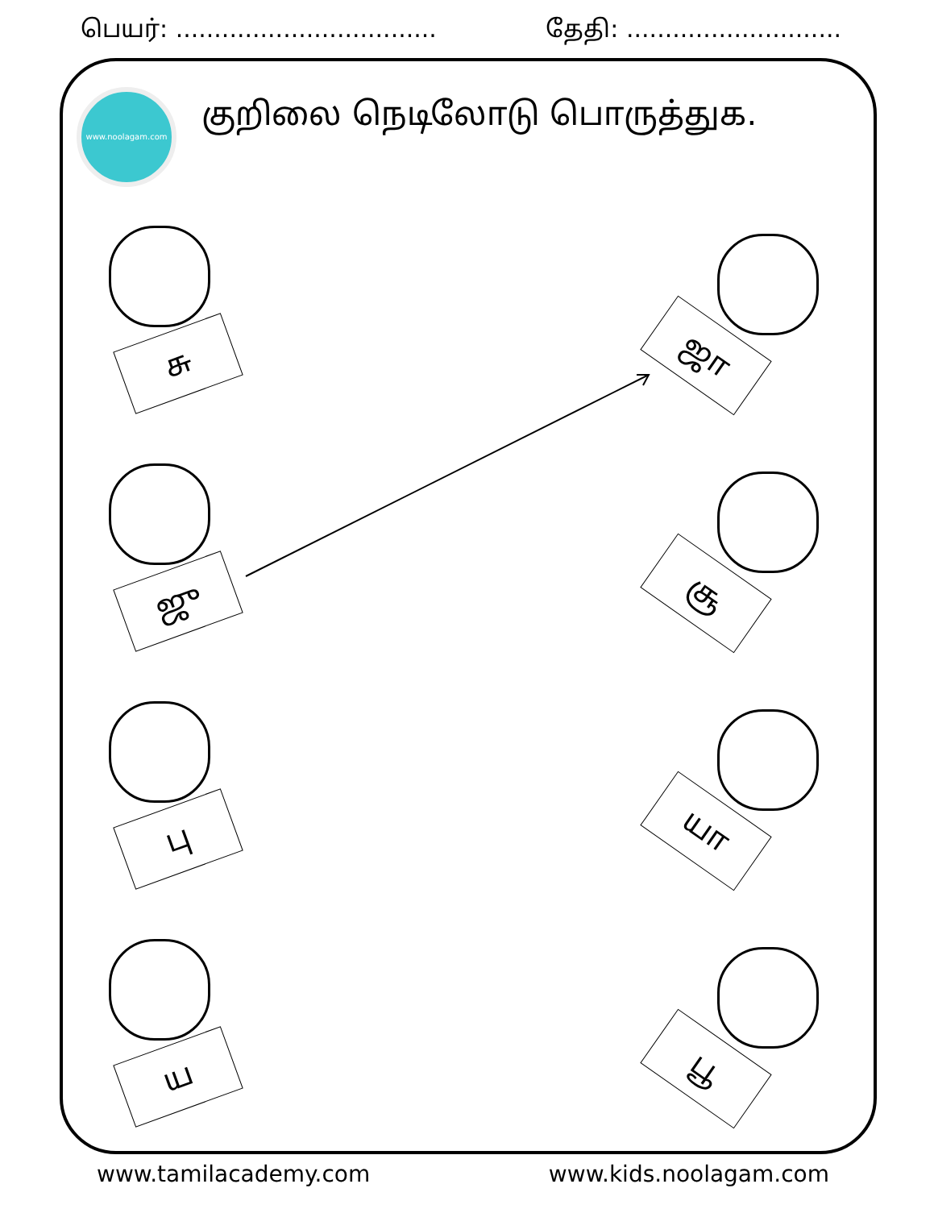பெயர்: .................................. தேதி: ............................
www.noolagam.com
குறிலை நெடிலோடு பொருத்துக.
சு ஜா
ஜு சூ
பு யா
ய பூ
www.tamilacademy.com www.kids.noolagam.com